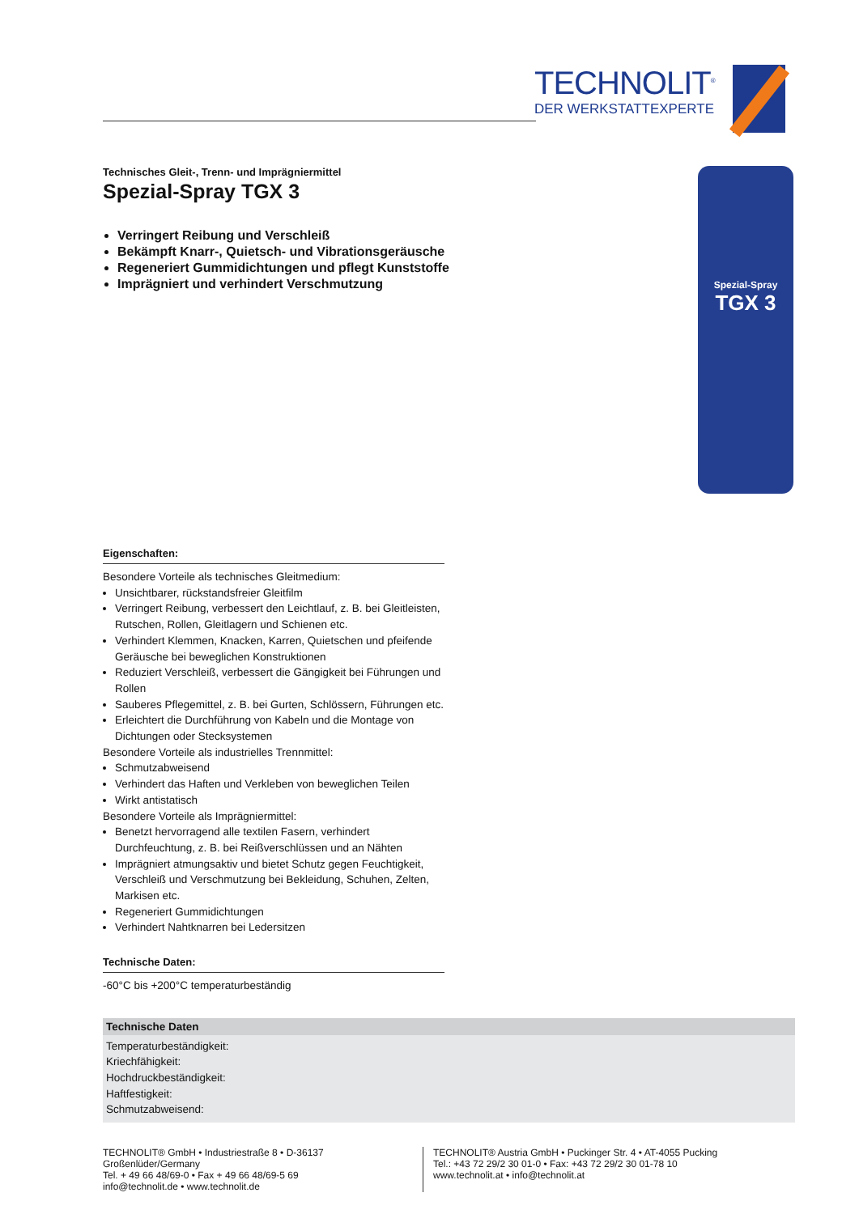TECHNOLIT<sup>®</sup>
DER WERKSTATTEXPERTE
Spezial-Spray
TGX 3
Technisches Gleit-, Trenn- und Imprägniermittel
Spezial-Spray TGX 3
Verringert Reibung und Verschleiß
Bekämpft Knarr-, Quietsch- und Vibrationsgeräusche
Regeneriert Gummidichtungen und pflegt Kunststoffe
Imprägniert und verhindert Verschmutzung
Eigenschaften:
Besondere Vorteile als technisches Gleitmedium:
Unsichtbarer, rückstandsfreier Gleitfilm
Verringert Reibung, verbessert den Leichtlauf, z. B. bei Gleitleisten, Rutschen, Rollen, Gleitlagern und Schienen etc.
Verhindert Klemmen, Knacken, Karren, Quietschen und pfeifende Geräusche bei beweglichen Konstruktionen
Reduziert Verschleiß, verbessert die Gängigkeit bei Führungen und Rollen
Sauberes Pflegemittel, z. B. bei Gurten, Schlössern, Führungen etc.
Erleichtert die Durchführung von Kabeln und die Montage von Dichtungen oder Stecksystemen
Besondere Vorteile als industrielles Trennmittel:
Schmutzabweisend
Verhindert das Haften und Verkleben von beweglichen Teilen
Wirkt antistatisch
Besondere Vorteile als Imprägniermittel:
Benetzt hervorragend alle textilen Fasern, verhindert Durchfeuchtung, z. B. bei Reißverschlüssen und an Nähten
Imprägniert atmungsaktiv und bietet Schutz gegen Feuchtigkeit, Verschleiß und Verschmutzung bei Bekleidung, Schuhen, Zelten, Markisen etc.
Regeneriert Gummidichtungen
Verhindert Nahtknarren bei Ledersitzen
Technische Daten:
-60°C bis +200°C temperaturbeständig
| Technische Daten |
| --- |
| Temperaturbeständigkeit: |
| Kriechfähigkeit: |
| Hochdruckbeständigkeit: |
| Haftfestigkeit: |
| Schmutzabweisend: |
TECHNOLIT® GmbH • Industriestraße 8 • D-36137 Großenlüder/Germany
Tel. + 49 66 48/69-0 • Fax + 49 66 48/69-5 69
info@technolit.de • www.technolit.de
TECHNOLIT® Austria GmbH • Puckinger Str. 4 • AT-4055 Pucking
Tel.: +43 72 29/2 30 01-0 • Fax: +43 72 29/2 30 01-78 10
www.technolit.at • info@technolit.at